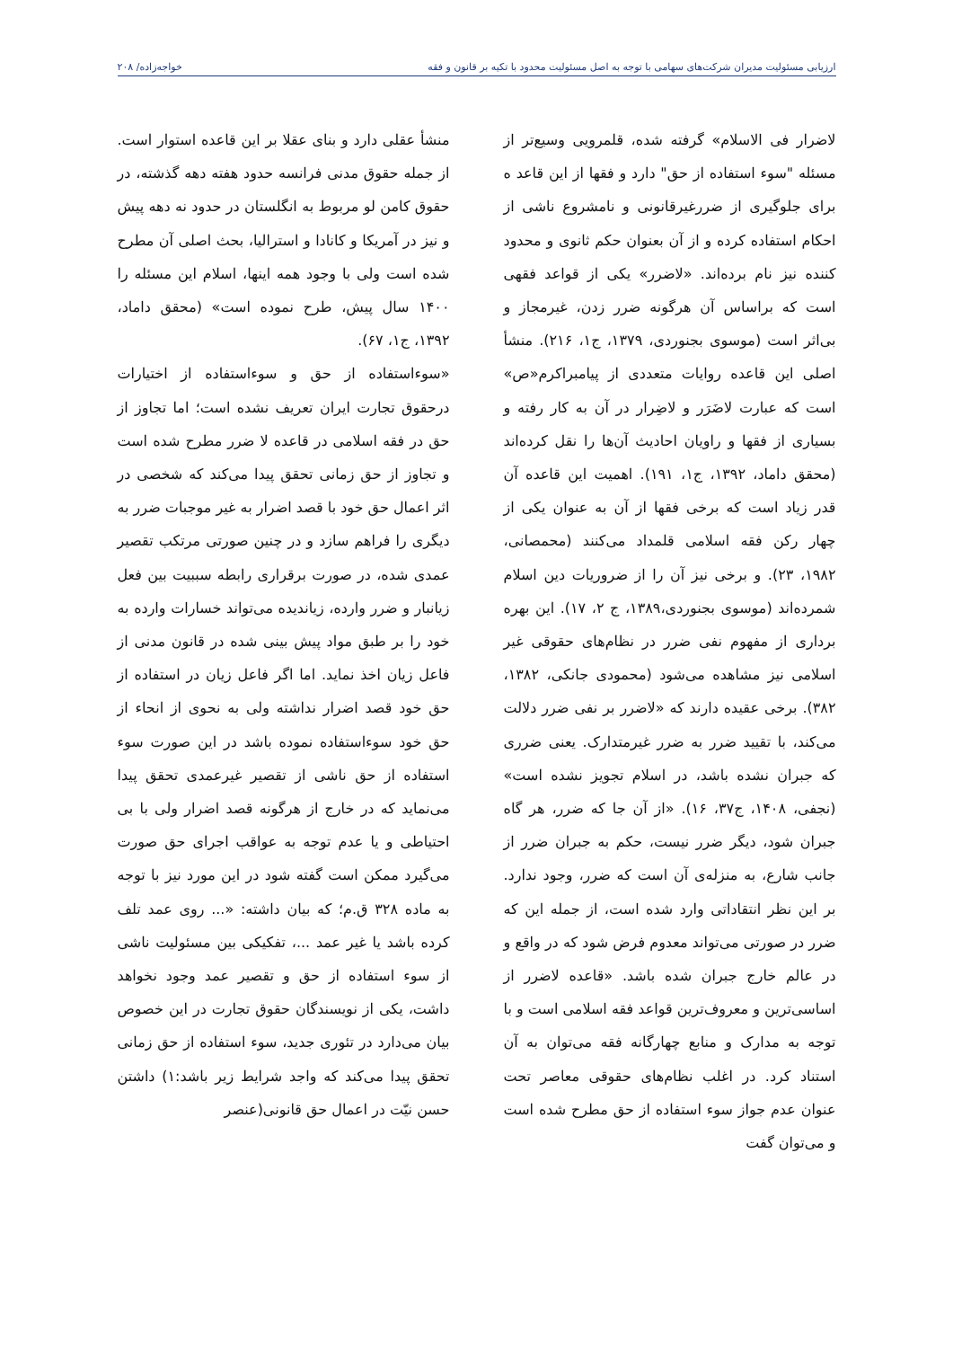ارزیابی مسئولیت مدیران شرکت‌های سهامی با توجه به اصل مسئولیت محدود با تکیه بر قانون و فقه خواجه‌زاده/ ۲۰۸
لاضرار فی الاسلام» گرفته شده، قلمرویی وسیع‌تر از مسئله "سوء استفاده از حق" دارد و فقها از این قاعد ه برای جلوگیری از ضررغیرقانونی و نامشروع ناشی از احکام استفاده کرده و از آن بعنوان حکم ثانوی و محدود کننده نیز نام برده‌اند. «لاضرر» یکی از قواعد فقهی است که براساس آن هرگونه ضرر زدن، غیرمجاز و بی‌اثر است (موسوی بجنوردی، ۱۳۷۹، ج۱، ۲۱۶). منشأ اصلی این قاعده روایات متعددی از پیامبراکرم«ص» است که عبارت لاضَرَر و لاضِرار در آن به کار رفته و بسیاری از فقها و راویان احادیث آن‌ها را نقل کرده‌اند (محقق داماد، ۱۳۹۲، ج۱، ۱۹۱). اهمیت این قاعده آن قدر زیاد است که برخی فقها از آن به عنوان یکی از چهار رکن فقه اسلامی قلمداد می‌کنند (محمصانی، ۱۹۸۲، ۲۳). و برخی نیز آن را از ضروریات دین اسلام شمرده‌اند (موسوی بجنوردی،۱۳۸۹، ج ۲، ۱۷). این بهره برداری از مفهوم نفی ضرر در نظام‌های حقوقی غیر اسلامی نیز مشاهده می‌شود (محمودی جانکی، ۱۳۸۲، ۳۸۲). برخی عقیده دارند که «لاضرر بر نفی ضرر دلالت می‌کند، با تقیید ضرر به ضرر غیرمتدارک. یعنی ضرری که جبران نشده باشد، در اسلام تجویز نشده است» (نجفی، ۱۴۰۸، ج۳۷، ۱۶). «از آن جا که ضرر، هر گاه جبران شود، دیگر ضرر نیست، حکم به جبران ضرر از جانب شارع، به منزله‌ی آن است که ضرر، وجود ندارد. بر این نظر انتقاداتی وارد شده است، از جمله این که ضرر در صورتی می‌تواند معدوم فرض شود که در واقع و در عالم خارج جبران شده باشد. «قاعده لاضرر از اساسی‌ترین و معروف‌ترین قواعد فقه اسلامی است و با توجه به مدارک و منابع چهارگانه فقه می‌توان به آن استناد کرد. در اغلب نظام‌های حقوقی معاصر تحت عنوان عدم جواز سوء استفاده از حق مطرح شده است و می‌توان گفت
منشأ عقلی دارد و بنای عقلا بر این قاعده استوار است. از جمله حقوق مدنی فرانسه حدود هفته دهه گذشته، در حقوق کامن لو مربوط به انگلستان در حدود نه دهه پیش و نیز در آمریکا و کانادا و استرالیا، بحث اصلی آن مطرح شده است ولی با وجود همه اینها، اسلام این مسئله را ۱۴۰۰ سال پیش، طرح نموده است» (محقق داماد، ۱۳۹۲، ج۱، ۶۷).
«سوءاستفاده از حق و سوءاستفاده از اختیارات درحقوق تجارت ایران تعریف نشده است؛ اما تجاوز از حق در فقه اسلامی در قاعده لا ضرر مطرح شده است و تجاوز از حق زمانی تحقق پیدا می‌کند که شخصی در اثر اعمال حق خود با قصد اضرار به غیر موجبات ضرر به دیگری را فراهم سازد و در چنین صورتی مرتکب تقصیر عمدی شده، در صورت برقراری رابطه سببیت بین فعل زیانبار و ضرر وارده، زیاندیده می‌تواند خسارات وارده به خود را بر طبق مواد پیش بینی شده در قانون مدنی از فاعل زیان اخذ نماید. اما اگر فاعل زیان در استفاده از حق خود قصد اضرار نداشته ولی به نحوی از انحاء از حق خود سوءاستفاده نموده باشد در این صورت سوء استفاده از حق ناشی از تقصیر غیرعمدی تحقق پیدا می‌نماید که در خارج از هرگونه قصد اضرار ولی با بی احتیاطی و یا عدم توجه به عواقب اجرای حق صورت می‌گیرد ممکن است گفته شود در این مورد نیز با توجه به ماده ۳۲۸ ق.م؛ که بیان داشته: «... روی عمد تلف کرده باشد یا غیر عمد ...، تفکیکی بین مسئولیت ناشی از سوء استفاده از حق و تقصیر عمد وجود نخواهد داشت، یکی از نویسندگان حقوق تجارت در این خصوص بیان می‌دارد در تئوری جدید، سوء استفاده از حق زمانی تحقق پیدا می‌کند که واجد شرایط زیر باشد:۱) داشتن حسن نیّت در اعمال حق قانونی(عنصر